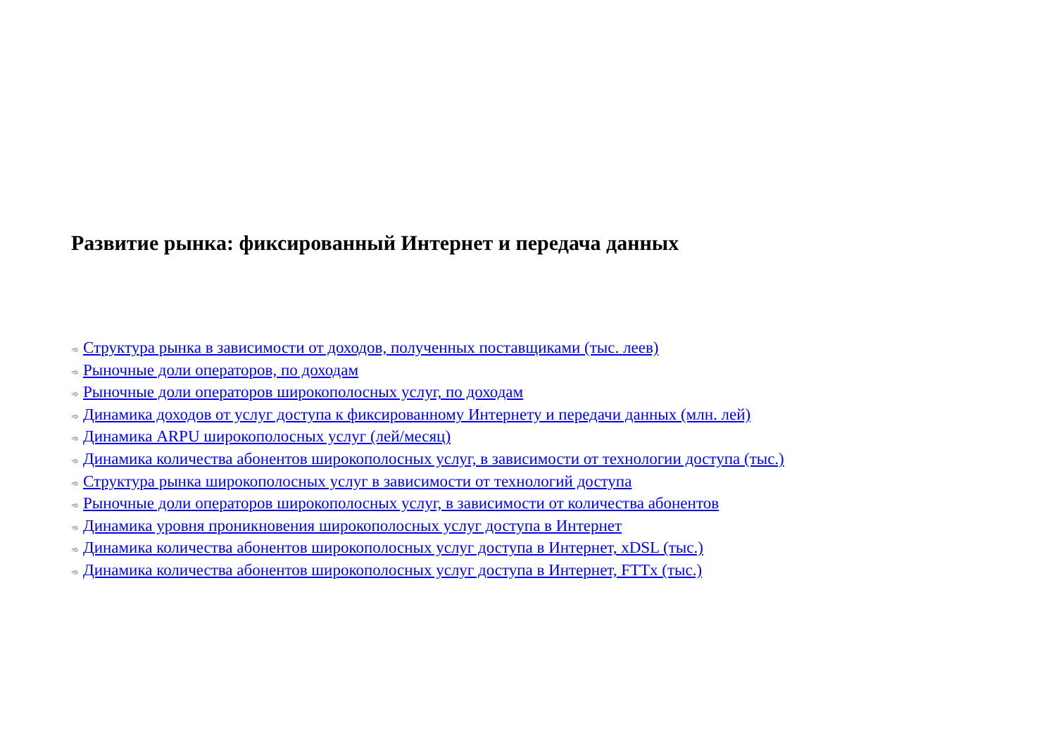Развитие рынка: фиксированный Интернет и передача данных
➾ Структура рынка в зависимости от доходов, полученных поставщиками (тыс. леев)
➾ Рыночные доли операторов, по доходам
➾ Рыночные доли операторов широкополосных услуг, по доходам
➾ Динамика доходов от услуг доступа к фиксированному Интернету и передачи данных (млн. лей)
➾ Динамика ARPU широкополосных услуг (лей/месяц)
➾ Динамика количества абонентов широкополосных услуг, в зависимости от технологии доступа (тыс.)
➾ Структура рынка широкополосных услуг в зависимости от технологий доступа
➾ Рыночные доли операторов широкополосных услуг, в зависимости от количества абонентов
➾ Динамика уровня проникновения широкополосных услуг доступа в Интернет
➾ Динамика количества абонентов широкополосных услуг доступа в Интернет, xDSL (тыс.)
➾ Динамика количества абонентов широкополосных услуг доступа в Интернет, FTTx (тыс.)